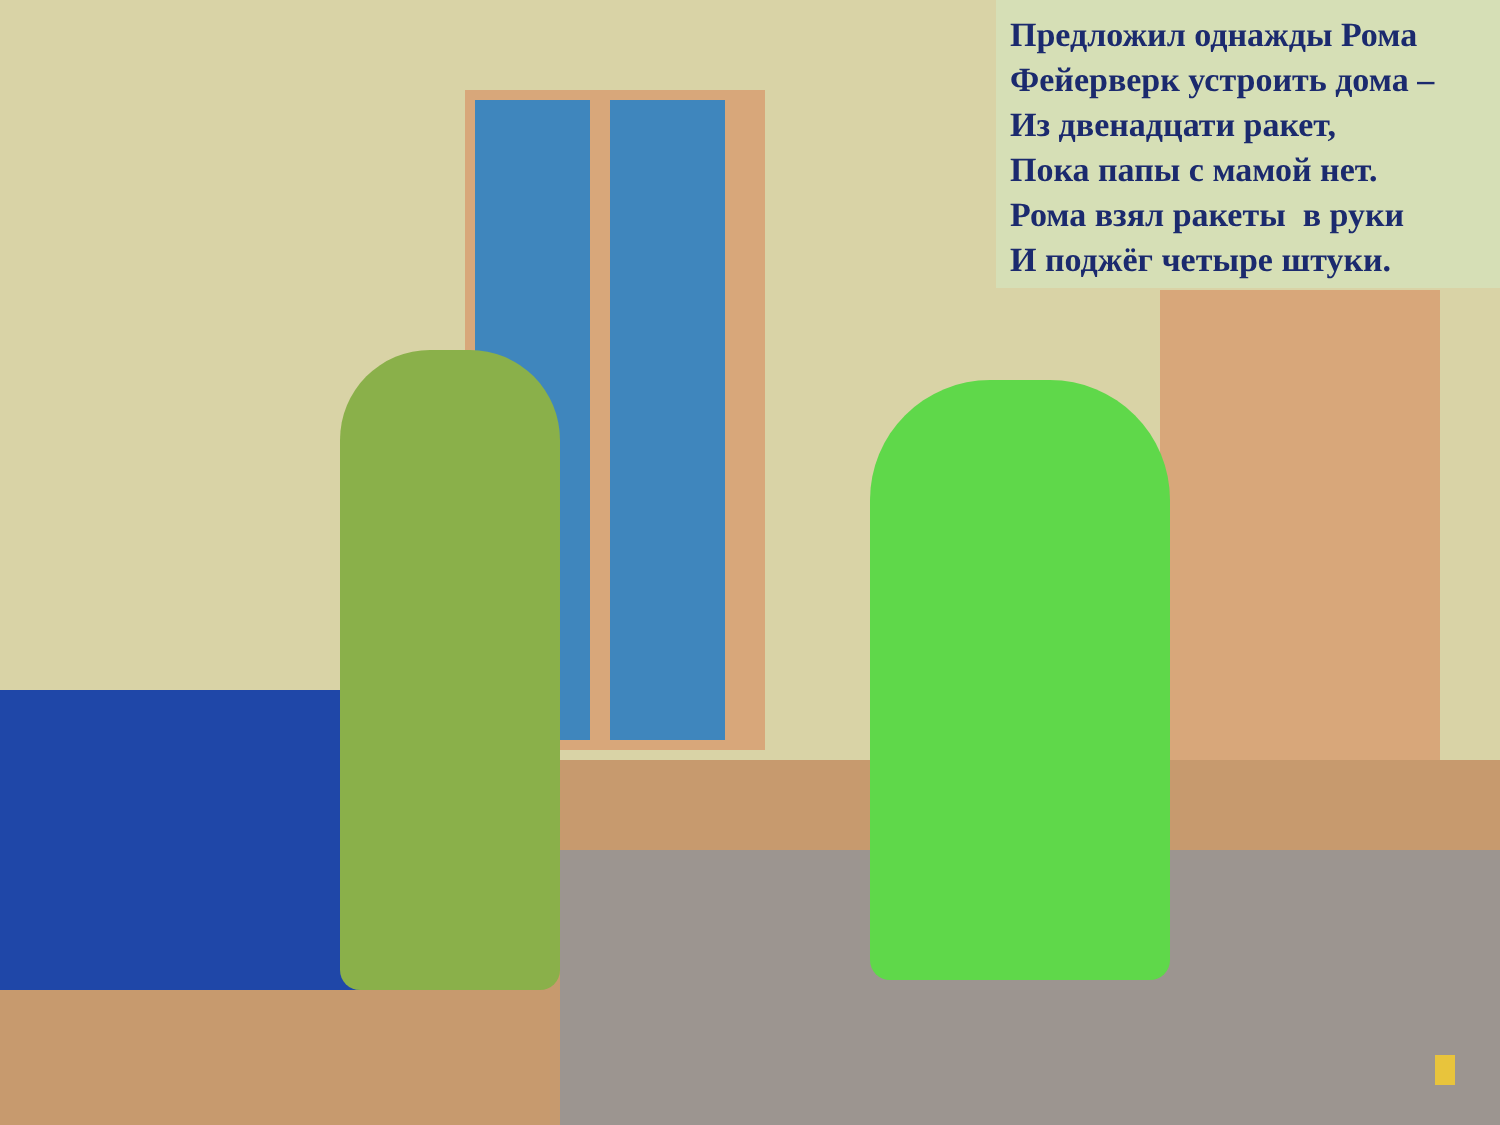Предложил однажды Рома
Фейерверк устроить дома –
Из двенадцати ракет,
Пока папы с мамой нет.
Рома взял ракеты в руки
И поджёг четыре штуки.